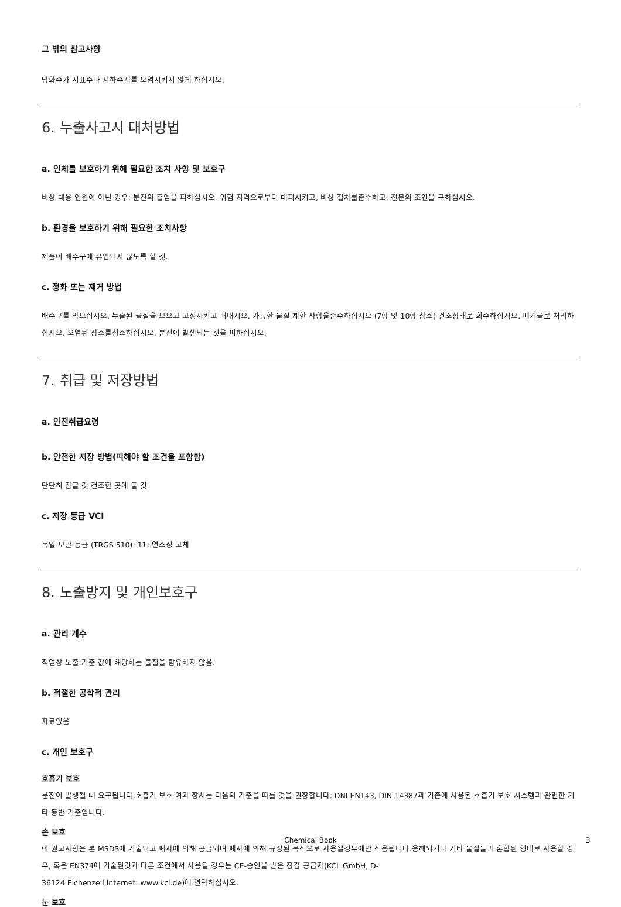그 밖의 참고사항
방화수가 지표수나 지하수계를 오염시키지 않게 하십시오.
6. 누출사고시 대처방법
a. 인체를 보호하기 위해 필요한 조치 사항 및 보호구
비상 대응 인원이 아닌 경우: 분진의 흡입을 피하십시오. 위험 지역으로부터 대피시키고, 비상 절차를준수하고, 전문의 조언을 구하십시오.
b. 환경을 보호하기 위해 필요한 조치사항
제품이 배수구에 유입되지 않도록 할 것.
c. 정화 또는 제거 방법
배수구를 막으십시오. 누출된 물질을 모으고 고정시키고 퍼내시오. 가능한 물질 제한 사항을준수하십시오 (7항 및 10항 참조) 건조상태로 회수하십시오. 폐기물로 처리하십시오. 오염된 장소를청소하십시오. 분진이 발생되는 것을 피하십시오.
7. 취급 및 저장방법
a. 안전취급요령
b. 안전한 저장 방법(피해야 할 조건을 포함함)
단단히 잠글 것 건조한 곳에 둘 것.
c. 저장 등급 VCI
독일 보관 등급 (TRGS 510): 11: 연소성 고체
8. 노출방지 및 개인보호구
a. 관리 계수
직업상 노출 기준 값에 해당하는 물질을 함유하지 않음.
b. 적절한 공학적 관리
자료없음
c. 개인 보호구
호흡기 보호
분진이 발생될 때 요구됩니다.호흡기 보호 여과 장치는 다음의 기준을 따를 것을 권장합니다: DNI EN143, DIN 14387과 기존에 사용된 호흡기 보호 시스템과 관련한 기타 동반 기준입니다.
손 보호
이 권고사항은 본 MSDS에 기술되고 폐사에 의해 공급되며 폐사에 의해 규정된 목적으로 사용될경우에만 적용됩니다.용해되거나 기타 물질들과 혼합된 형태로 사용할 경우, 혹은 EN374에 기술된것과 다른 조건에서 사용될 경우는 CE-승인을 받은 장갑 공급자(KCL GmbH, D-
36124 Eichenzell,Internet: www.kcl.de)에 연락하십시오.
눈 보호
Chemical Book 3